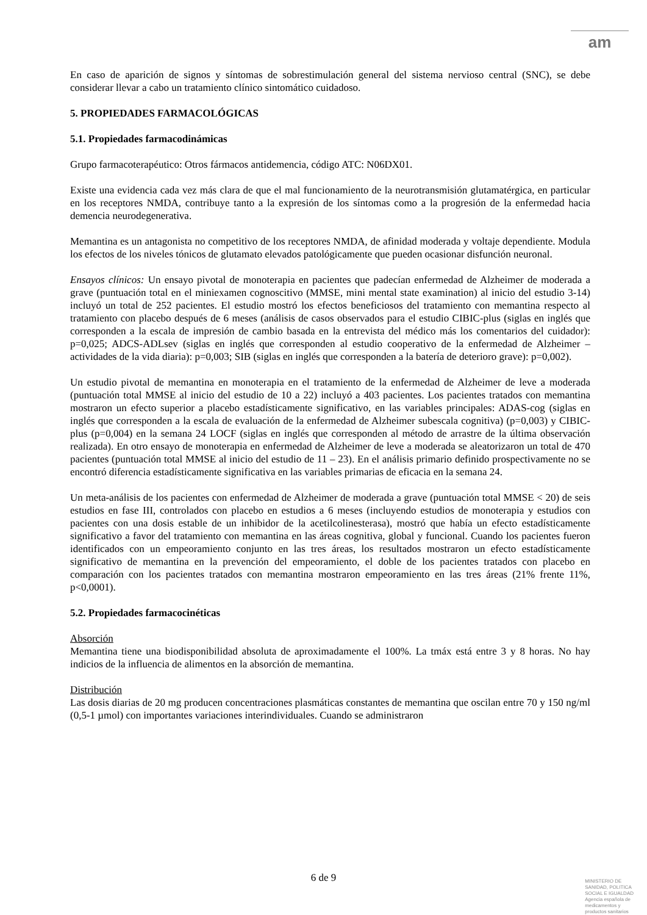am
En caso de aparición de signos y síntomas de sobrestimulación general del sistema nervioso central (SNC), se debe considerar llevar a cabo un tratamiento clínico sintomático cuidadoso.
5. PROPIEDADES FARMACOLÓGICAS
5.1. Propiedades farmacodinámicas
Grupo farmacoterapéutico: Otros fármacos antidemencia, código ATC: N06DX01.
Existe una evidencia cada vez más clara de que el mal funcionamiento de la neurotransmisión glutamatérgica, en particular en los receptores NMDA, contribuye tanto a la expresión de los síntomas como a la progresión de la enfermedad hacia demencia neurodegenerativa.
Memantina es un antagonista no competitivo de los receptores NMDA, de afinidad moderada y voltaje dependiente. Modula los efectos de los niveles tónicos de glutamato elevados patológicamente que pueden ocasionar disfunción neuronal.
Ensayos clínicos: Un ensayo pivotal de monoterapia en pacientes que padecían enfermedad de Alzheimer de moderada a grave (puntuación total en el miniexamen cognoscitivo (MMSE, mini mental state examination) al inicio del estudio 3-14) incluyó un total de 252 pacientes. El estudio mostró los efectos beneficiosos del tratamiento con memantina respecto al tratamiento con placebo después de 6 meses (análisis de casos observados para el estudio CIBIC-plus (siglas en inglés que corresponden a la escala de impresión de cambio basada en la entrevista del médico más los comentarios del cuidador): p=0,025; ADCS-ADLsev (siglas en inglés que corresponden al estudio cooperativo de la enfermedad de Alzheimer – actividades de la vida diaria): p=0,003; SIB (siglas en inglés que corresponden a la batería de deterioro grave): p=0,002).
Un estudio pivotal de memantina en monoterapia en el tratamiento de la enfermedad de Alzheimer de leve a moderada (puntuación total MMSE al inicio del estudio de 10 a 22) incluyó a 403 pacientes. Los pacientes tratados con memantina mostraron un efecto superior a placebo estadísticamente significativo, en las variables principales: ADAS-cog (siglas en inglés que corresponden a la escala de evaluación de la enfermedad de Alzheimer subescala cognitiva) (p=0,003) y CIBIC-plus (p=0,004) en la semana 24 LOCF (siglas en inglés que corresponden al método de arrastre de la última observación realizada). En otro ensayo de monoterapia en enfermedad de Alzheimer de leve a moderada se aleatorizaron un total de 470 pacientes (puntuación total MMSE al inicio del estudio de 11 – 23). En el análisis primario definido prospectivamente no se encontró diferencia estadísticamente significativa en las variables primarias de eficacia en la semana 24.
Un meta-análisis de los pacientes con enfermedad de Alzheimer de moderada a grave (puntuación total MMSE < 20) de seis estudios en fase III, controlados con placebo en estudios a 6 meses (incluyendo estudios de monoterapia y estudios con pacientes con una dosis estable de un inhibidor de la acetilcolinesterasa), mostró que había un efecto estadísticamente significativo a favor del tratamiento con memantina en las áreas cognitiva, global y funcional. Cuando los pacientes fueron identificados con un empeoramiento conjunto en las tres áreas, los resultados mostraron un efecto estadísticamente significativo de memantina en la prevención del empeoramiento, el doble de los pacientes tratados con placebo en comparación con los pacientes tratados con memantina mostraron empeoramiento en las tres áreas (21% frente 11%, p<0,0001).
5.2. Propiedades farmacocinéticas
Absorción
Memantina tiene una biodisponibilidad absoluta de aproximadamente el 100%. La tmáx está entre 3 y 8 horas. No hay indicios de la influencia de alimentos en la absorción de memantina.
Distribución
Las dosis diarias de 20 mg producen concentraciones plasmáticas constantes de memantina que oscilan entre 70 y 150 ng/ml (0,5-1 µmol) con importantes variaciones interindividuales. Cuando se administraron
6 de 9
MINISTERIO DE
SANIDAD, POLITICA
SOCIAL E IGUALDAD
Agencia española de
medicamentos y
productos sanitarios